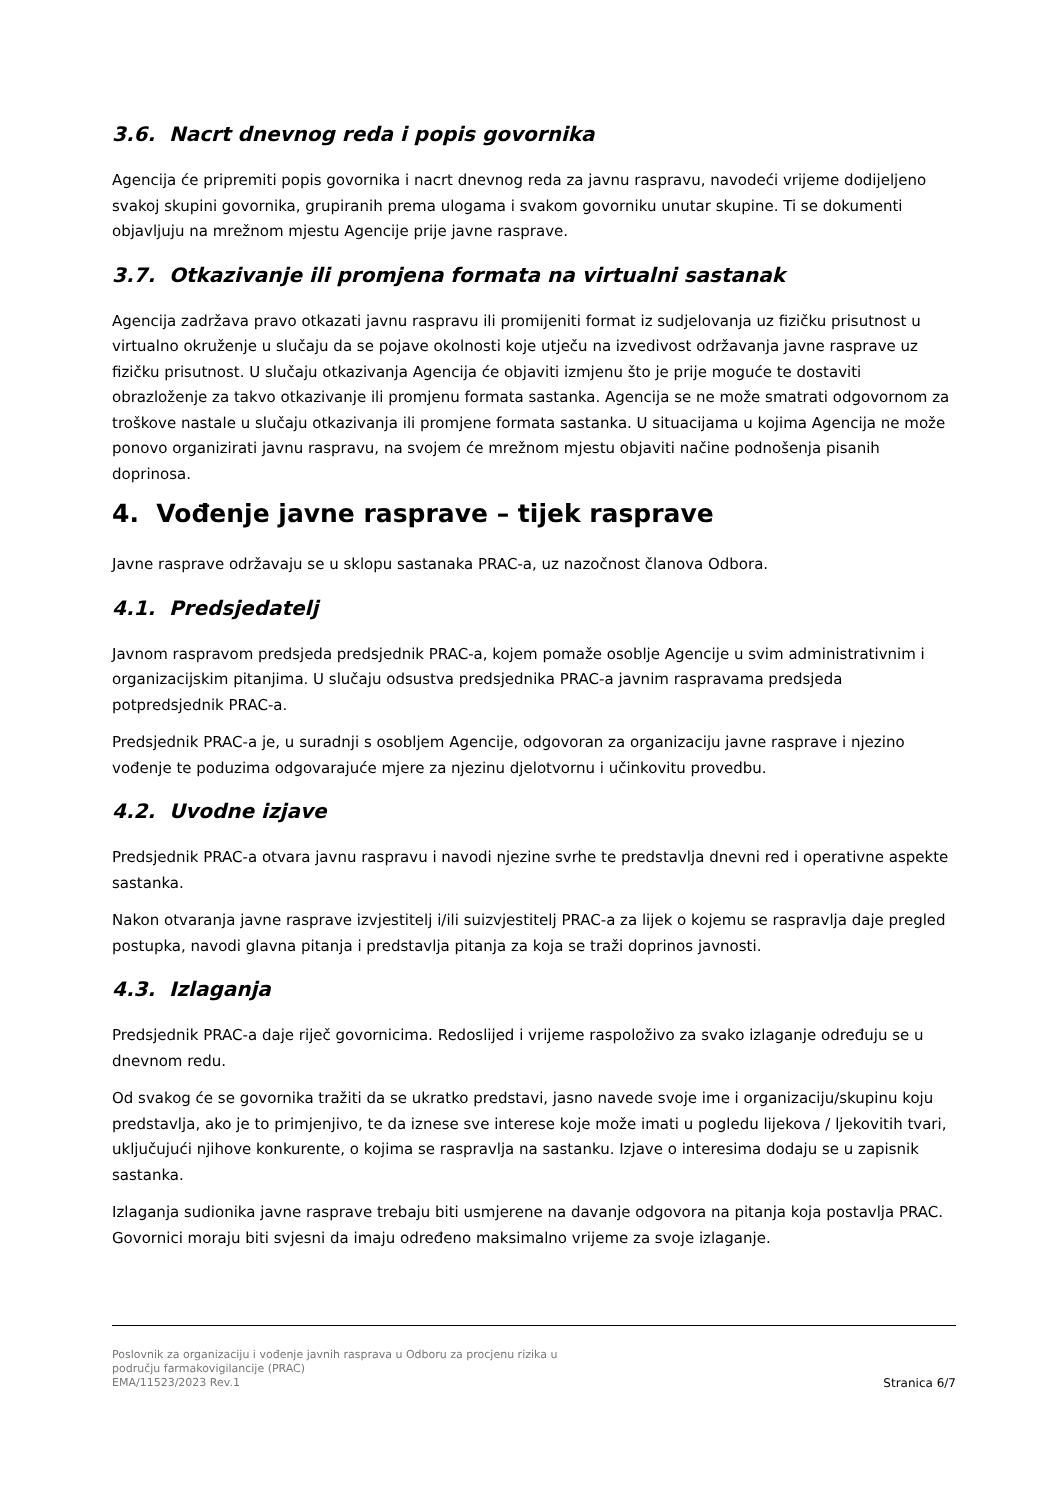3.6. Nacrt dnevnog reda i popis govornika
Agencija će pripremiti popis govornika i nacrt dnevnog reda za javnu raspravu, navodeći vrijeme dodijeljeno svakoj skupini govornika, grupiranih prema ulogama i svakom govorniku unutar skupine. Ti se dokumenti objavljuju na mrežnom mjestu Agencije prije javne rasprave.
3.7. Otkazivanje ili promjena formata na virtualni sastanak
Agencija zadržava pravo otkazati javnu raspravu ili promijeniti format iz sudjelovanja uz fizičku prisutnost u virtualno okruženje u slučaju da se pojave okolnosti koje utječu na izvedivost održavanja javne rasprave uz fizičku prisutnost. U slučaju otkazivanja Agencija će objaviti izmjenu što je prije moguće te dostaviti obrazloženje za takvo otkazivanje ili promjenu formata sastanka. Agencija se ne može smatrati odgovornom za troškove nastale u slučaju otkazivanja ili promjene formata sastanka. U situacijama u kojima Agencija ne može ponovo organizirati javnu raspravu, na svojem će mrežnom mjestu objaviti načine podnošenja pisanih doprinosa.
4. Vođenje javne rasprave – tijek rasprave
Javne rasprave održavaju se u sklopu sastanaka PRAC-a, uz nazočnost članova Odbora.
4.1. Predsjedatelj
Javnom raspravom predsjeda predsjednik PRAC-a, kojem pomaže osoblje Agencije u svim administrativnim i organizacijskim pitanjima. U slučaju odsustva predsjednika PRAC-a javnim raspravama predsjeda potpredsjednik PRAC-a.
Predsjednik PRAC-a je, u suradnji s osobljem Agencije, odgovoran za organizaciju javne rasprave i njezino vođenje te poduzima odgovarajuće mjere za njezinu djelotvornu i učinkovitu provedbu.
4.2. Uvodne izjave
Predsjednik PRAC-a otvara javnu raspravu i navodi njezine svrhe te predstavlja dnevni red i operativne aspekte sastanka.
Nakon otvaranja javne rasprave izvjestitelj i/ili suizvjestitelj PRAC-a za lijek o kojemu se raspravlja daje pregled postupka, navodi glavna pitanja i predstavlja pitanja za koja se traži doprinos javnosti.
4.3. Izlaganja
Predsjednik PRAC-a daje riječ govornicima. Redoslijed i vrijeme raspoloživo za svako izlaganje određuju se u dnevnom redu.
Od svakog će se govornika tražiti da se ukratko predstavi, jasno navede svoje ime i organizaciju/skupinu koju predstavlja, ako je to primjenjivo, te da iznese sve interese koje može imati u pogledu lijekova / ljekovitih tvari, uključujući njihove konkurente, o kojima se raspravlja na sastanku. Izjave o interesima dodaju se u zapisnik sastanka.
Izlaganja sudionika javne rasprave trebaju biti usmjerene na davanje odgovora na pitanja koja postavlja PRAC. Govornici moraju biti svjesni da imaju određeno maksimalno vrijeme za svoje izlaganje.
Poslovnik za organizaciju i vođenje javnih rasprava u Odboru za procjenu rizika u
području farmakovigilancije (PRAC)
EMA/11523/2023 Rev.1
Stranica 6/7